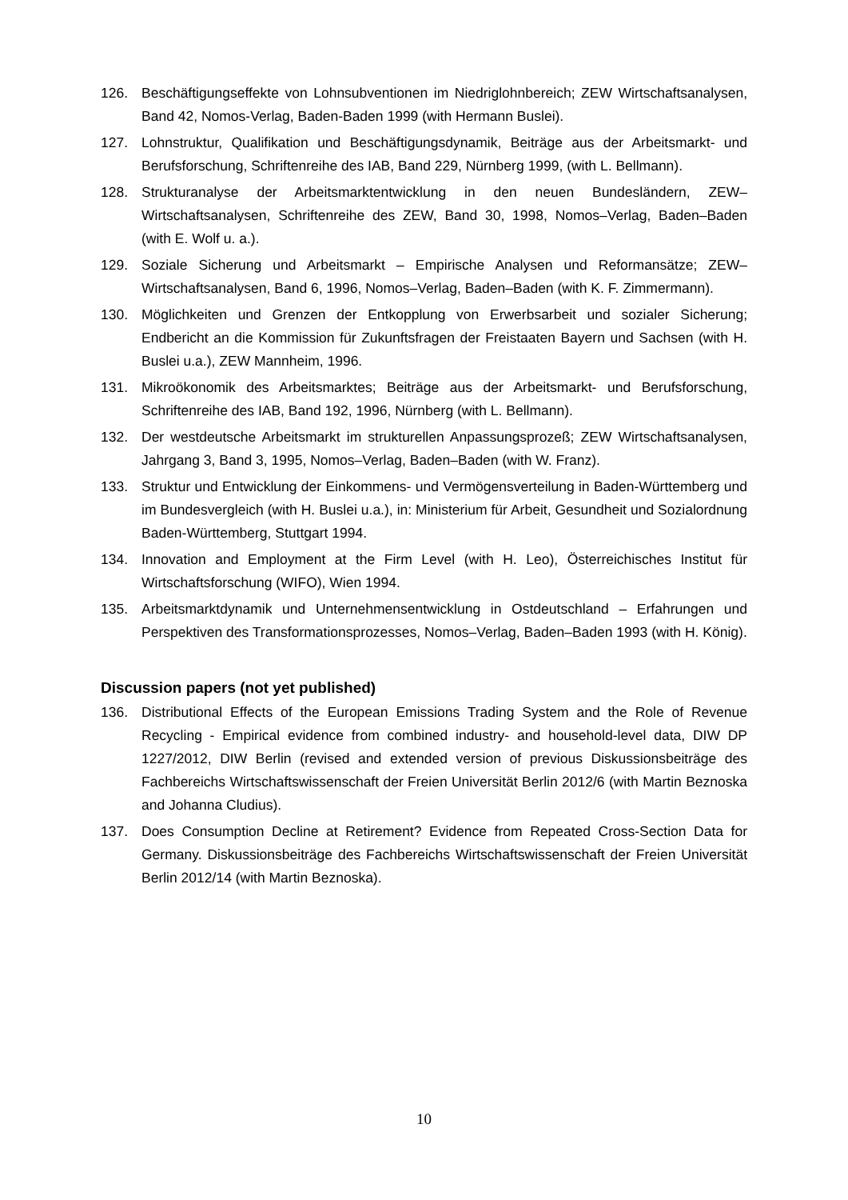126. Beschäftigungseffekte von Lohnsubventionen im Niedriglohnbereich; ZEW Wirtschaftsanalysen, Band 42, Nomos-Verlag, Baden-Baden 1999 (with Hermann Buslei).
127. Lohnstruktur, Qualifikation und Beschäftigungsdynamik, Beiträge aus der Arbeitsmarkt- und Berufsforschung, Schriftenreihe des IAB, Band 229, Nürnberg 1999, (with L. Bellmann).
128. Strukturanalyse der Arbeitsmarktentwicklung in den neuen Bundesländern, ZEW–Wirtschaftsanalysen, Schriftenreihe des ZEW, Band 30, 1998, Nomos–Verlag, Baden–Baden (with E. Wolf u. a.).
129. Soziale Sicherung und Arbeitsmarkt – Empirische Analysen und Reformansätze; ZEW–Wirtschaftsanalysen, Band 6, 1996, Nomos–Verlag, Baden–Baden (with K. F. Zimmermann).
130. Möglichkeiten und Grenzen der Entkopplung von Erwerbsarbeit und sozialer Sicherung; Endbericht an die Kommission für Zukunftsfragen der Freistaaten Bayern und Sachsen (with H. Buslei u.a.), ZEW Mannheim, 1996.
131. Mikroökonomik des Arbeitsmarktes; Beiträge aus der Arbeitsmarkt- und Berufsforschung, Schriftenreihe des IAB, Band 192, 1996, Nürnberg (with L. Bellmann).
132. Der westdeutsche Arbeitsmarkt im strukturellen Anpassungsprozeß; ZEW Wirtschaftsanalysen, Jahrgang 3, Band 3, 1995, Nomos–Verlag, Baden–Baden (with W. Franz).
133. Struktur und Entwicklung der Einkommens- und Vermögensverteilung in Baden-Württemberg und im Bundesvergleich (with H. Buslei u.a.), in: Ministerium für Arbeit, Gesundheit und Sozialordnung Baden-Württemberg, Stuttgart 1994.
134. Innovation and Employment at the Firm Level (with H. Leo), Österreichisches Institut für Wirtschaftsforschung (WIFO), Wien 1994.
135. Arbeitsmarktdynamik und Unternehmensentwicklung in Ostdeutschland – Erfahrungen und Perspektiven des Transformationsprozesses, Nomos–Verlag, Baden–Baden 1993 (with H. König).
Discussion papers (not yet published)
136. Distributional Effects of the European Emissions Trading System and the Role of Revenue Recycling - Empirical evidence from combined industry- and household-level data, DIW DP 1227/2012, DIW Berlin (revised and extended version of previous Diskussionsbeiträge des Fachbereichs Wirtschaftswissenschaft der Freien Universität Berlin 2012/6 (with Martin Beznoska and Johanna Cludius).
137. Does Consumption Decline at Retirement? Evidence from Repeated Cross-Section Data for Germany. Diskussionsbeiträge des Fachbereichs Wirtschaftswissenschaft der Freien Universität Berlin 2012/14 (with Martin Beznoska).
10